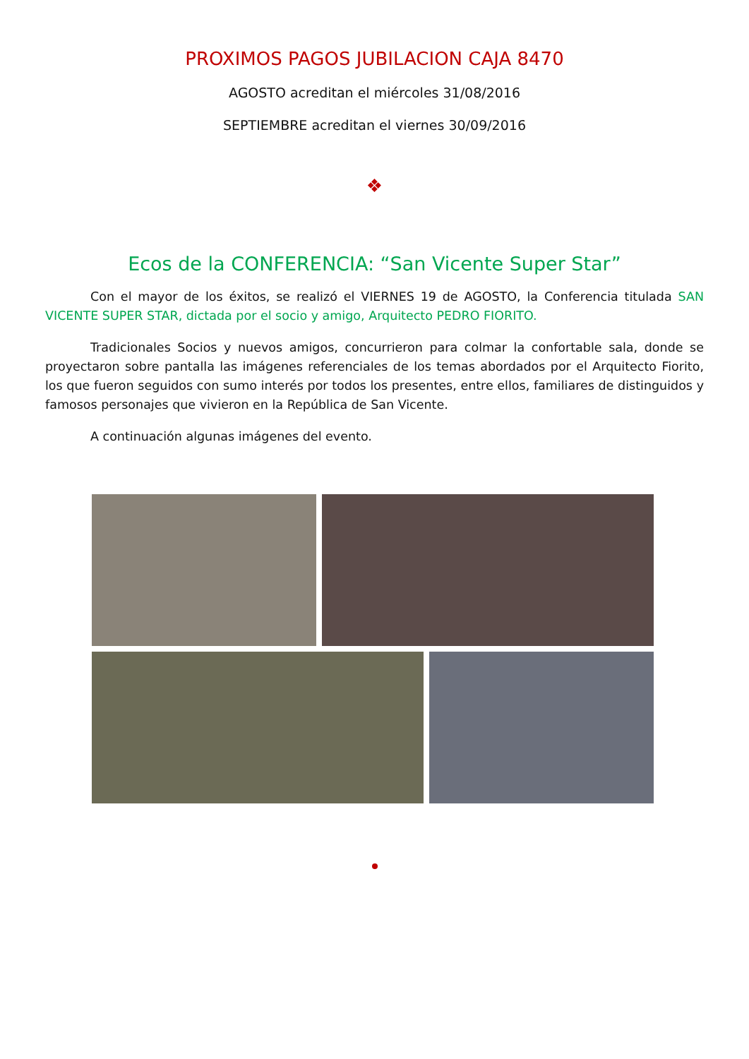PROXIMOS PAGOS JUBILACION CAJA 8470
AGOSTO acreditan el miércoles 31/08/2016
SEPTIEMBRE acreditan el viernes 30/09/2016
❖
Ecos de la CONFERENCIA: “San Vicente Super Star”
Con el mayor de los éxitos, se realizó el VIERNES 19 de AGOSTO, la Conferencia titulada SAN VICENTE SUPER STAR, dictada por el socio y amigo, Arquitecto PEDRO FIORITO.
Tradicionales Socios y nuevos amigos, concurrieron para colmar la confortable sala, donde se proyectaron sobre pantalla las imágenes referenciales de los temas abordados por el Arquitecto Fiorito, los que fueron seguidos con sumo interés por todos los presentes, entre ellos, familiares de distinguidos y famosos personajes que vivieron en la República de San Vicente.
A continuación algunas imágenes del evento.